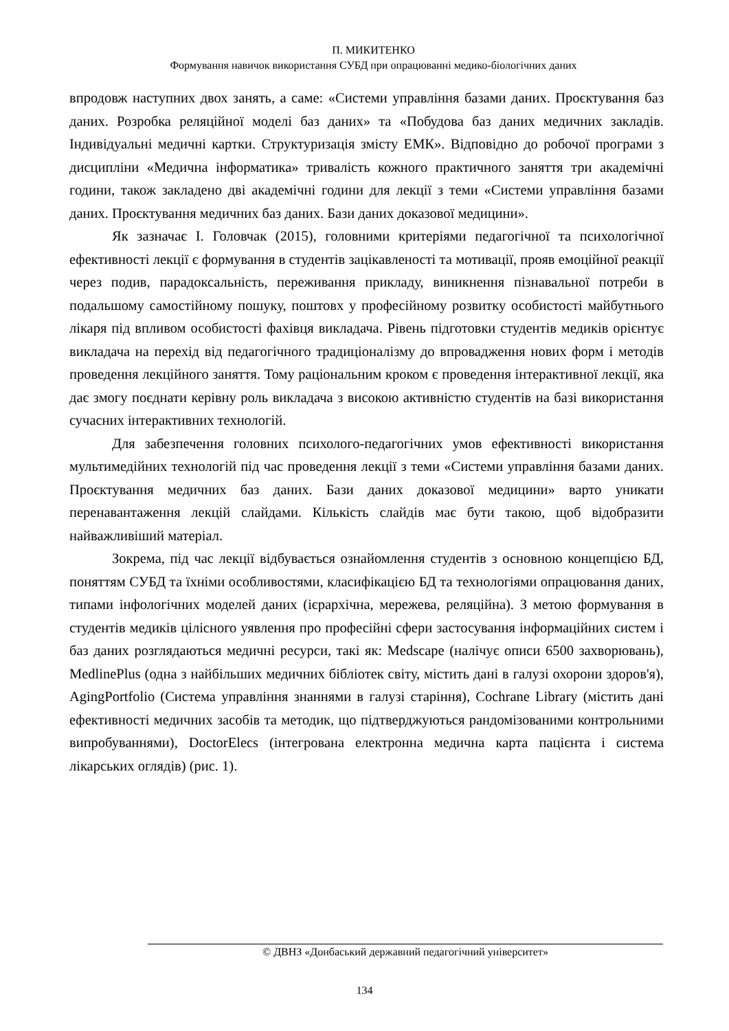П. МИКИТЕНКО
Формування навичок використання СУБД при опрацюванні медико-біологічних даних
впродовж наступних двох занять, а саме: «Системи управління базами даних. Проєктування баз даних. Розробка реляційної моделі баз даних» та «Побудова баз даних медичних закладів. Індивідуальні медичні картки. Структуризація змісту ЕМК». Відповідно до робочої програми з дисципліни «Медична інформатика» тривалість кожного практичного заняття три академічні години, також закладено дві академічні години для лекції з теми «Системи управління базами даних. Проєктування медичних баз даних. Бази даних доказової медицини».
Як зазначає І. Головчак (2015), головними критеріями педагогічної та психологічної ефективності лекції є формування в студентів зацікавленості та мотивації, прояв емоційної реакції через подив, парадоксальність, переживання прикладу, виникнення пізнавальної потреби в подальшому самостійному пошуку, поштовх у професійному розвитку особистості майбутнього лікаря під впливом особистості фахівця викладача. Рівень підготовки студентів медиків орієнтує викладача на перехід від педагогічного традиціоналізму до впровадження нових форм і методів проведення лекційного заняття. Тому раціональним кроком є проведення інтерактивної лекції, яка дає змогу поєднати керівну роль викладача з високою активністю студентів на базі використання сучасних інтерактивних технологій.
Для забезпечення головних психолого-педагогічних умов ефективності використання мультимедійних технологій під час проведення лекції з теми «Системи управління базами даних. Проєктування медичних баз даних. Бази даних доказової медицини» варто уникати перенавантаження лекцій слайдами. Кількість слайдів має бути такою, щоб відобразити найважливіший матеріал.
Зокрема, під час лекції відбувається ознайомлення студентів з основною концепцією БД, поняттям СУБД та їхніми особливостями, класифікацією БД та технологіями опрацювання даних, типами інфологічних моделей даних (ієрархічна, мережева, реляційна). З метою формування в студентів медиків цілісного уявлення про професійні сфери застосування інформаційних систем і баз даних розглядаються медичні ресурси, такі як: Medscape (налічує описи 6500 захворювань), MedlinePlus (одна з найбільших медичних бібліотек світу, містить дані в галузі охорони здоров'я), AgingPortfolio (Система управління знаннями в галузі старіння), Cochrane Library (містить дані ефективності медичних засобів та методик, що підтверджуються рандомізованими контрольними випробуваннями), DoctorElecs (інтегрована електронна медична карта пацієнта і система лікарських оглядів) (рис. 1).
© ДВНЗ «Донбаський державний педагогічний університет»
134